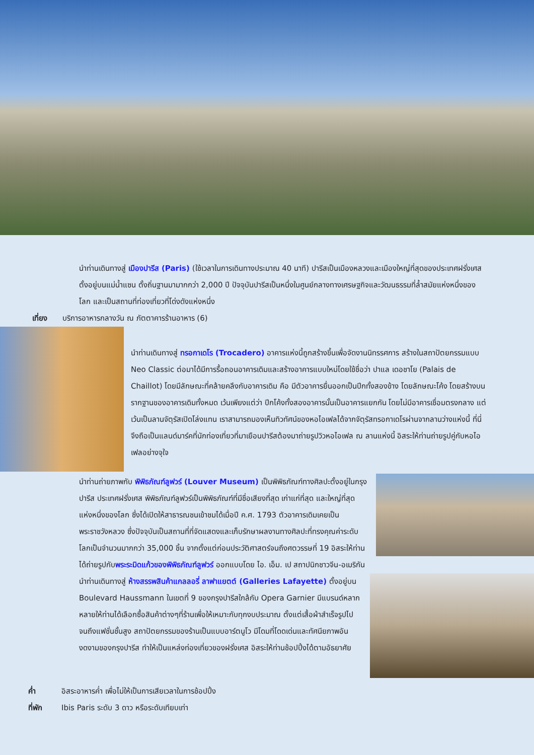นำท่านเดินทางสู่ เมืองปารีส (Paris) (ใช้เวลาในการเดินทางประมาณ 40 นาที) ปารีสเป็นเมืองหลวงและเมืองใหญ่ที่สุดของประเทศฝรั่งเศสตั้งอยู่บนแม่น้ำแซน ตั้งถิ่นฐานมามากกว่า 2,000 ปี ปัจจุบันปารีสเป็นหนึ่งในศูนย์กลางทางเศรษฐกิจและวัฒนธรรมที่ล้ำสมัยแห่งหนึ่งของโลก และเป็นสถานที่ท่องเที่ยวที่โด่งดังแห่งหนึ่ง
เที่ยง บริการอาหารกลางวัน ณ ภัตตาคารร้านอาหาร (6)
นำท่านเดินทางสู่ ทรอกาเดโร (Trocadero) อาคารแห่งนี้ถูกสร้างขึ้นเพื่อจัดงานนิทรรศการ สร้างในสถาปัตยกรรมแบบ Neo Classic ต่อมาได้มีการรื้อถอนอาคารเดิมและสร้างอาคารแบบใหม่โดยใช้ชื่อว่า ปาแล เดอชาโย (Palais de Chaillot) โดยมีลักษณะที่คล้ายคลึงกับอาคารเดิม คือ มีตัวอาคารยื่นออกเป็นปีกทั้งสองข้าง โดยลักษณะโค้ง โดยสร้างบนรากฐานของอาคารเดิมทั้งหมด เว้นเพียงแต่ว่า ปีกโค้งทั้งสองอาคารนั้นเป็นอาคารแยกกัน โดยไม่มีอาคารเชื่อมตรงกลาง แต่เว้นเป็นลานจัตุรัสเปิดโล่งแทน เราสามารถมองเห็นทิวทัศน์ของหอไอเฟลได้จากจัตุรัสทรอกาเดโรผ่านจากลานว่างแห่งนี้ ที่นี่จึงถือเป็นแลนด์มาร์คที่นักท่องเที่ยวที่มาเยือนปารีสต้องมาถ่ายรูปวิวหอไอเฟล ณ ลานแห่งนี้ อิสระให้ท่านถ่ายรูปคู่กับหอไอเฟลอย่างจุใจ
นำท่านถ่ายภาพกับ พิพิธภัณฑ์ลูฟวร์ (Louver Museum) เป็นพิพิธภัณฑ์ทางศิลปะตั้งอยู่ในกรุงปารีส ประเทศฝรั่งเศส พิพิธภัณฑ์ลูฟวร์เป็นพิพิธภัณฑ์ที่มีชื่อเสียงที่สุด เก่าแก่ที่สุด และใหญ่ที่สุดแห่งหนึ่งของโลก ซึ่งได้เปิดให้สาธารณชนเข้าชมได้เมื่อปี ค.ศ. 1793 ตัวอาคารเดิมเคยเป็นพระราชวังหลวง ซึ่งปัจจุบันเป็นสถานที่ที่จัดแสดงและเก็บรักษาผลงานทางศิลปะที่ทรงคุณค่าระดับโลกเป็นจำนวนมากกว่า 35,000 ชิ้น จากตั้งแต่ก่อนประวัติศาสตร์จนถึงศตวรรษที่ 19 อิสระให้ท่านได้ถ่ายรูปกับพระระมิดแก้วของพิพิธภัณฑ์ลูฟวร์ ออกแบบโดย ไอ. เอ็ม. เป สถาปนิกชาวจีน-อเมริกัน
นำท่านเดินทางสู่ ห้างสรรพสินค้าแกลลอรี่ ลาฟาแยตต์ (Galleries Lafayette) ตั้งอยู่บน Boulevard Haussmann ในเขตที่ 9 ของกรุงปารีสใกล้กับ Opera Garnier มีแบรนด์หลากหลายให้ท่านได้เลือกซื้อสินค้าต่างๆที่ร้านเพื่อให้เหมาะกับทุกงบประมาณ ตั้งแต่เสื้อผ้าสำเร็จรูปไปจนถึงแฟชั่นชั้นสูง สถาปัตยกรรมของร้านเป็นแบบอาร์ตนูโว มีโดมที่โดดเด่นและทัศนียภาพอันงดงามของกรุงปารีส ทำให้เป็นแหล่งท่องเที่ยวของฝรั่งเศส อิสระให้ท่านช้อปปิ้งได้ตามอัธยาศัย
ค่ำ อิสระอาหารค่ำ เพื่อไม่ให้เป็นการเสียเวลาในการช้อปปิ้ง
ที่พัก Ibis Paris ระดับ 3 ดาว หรือระดับเทียบเท่า